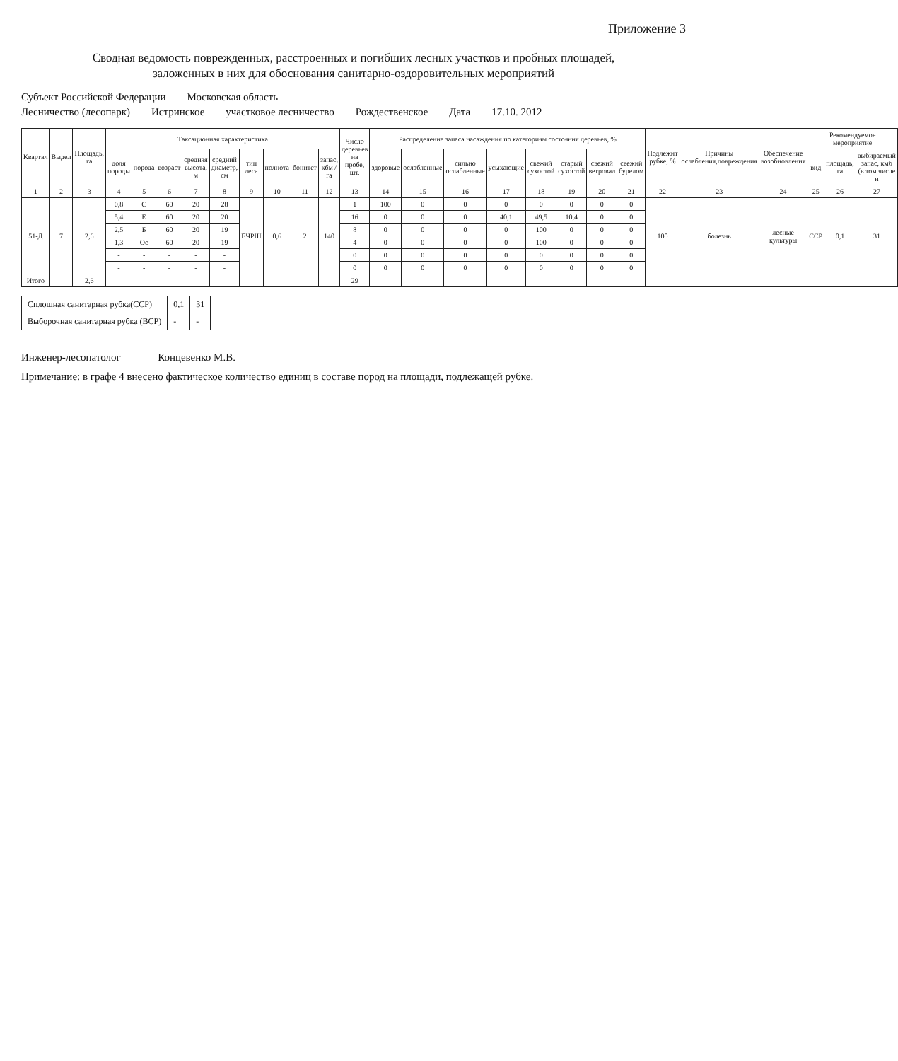Приложение 3
Сводная ведомость поврежденных, расстроенных и погибших лесных участков и пробных площадей,
заложенных в них для обоснования санитарно-оздоровительных мероприятий
Субъект Российской Федерации Московская область
Лесничество (лесопарк) Истринское участковое лесничество Рождественское Дата 17.10. 2012
| Квартал | Выдел | Площадь, га | Таксационная характеристика | | | | | | | | | Число деревьев на пробе, шт. | Распределение запаса насаждения по категориям состояния деревьев, % | | | | | | | | Подлежит рубке, % | Причины ослабления,повреждения | Обеспечение возобновления | Рекомендуемое мероприятие | | |
| --- | --- | --- | --- | --- | --- | --- | --- | --- | --- | --- | --- | --- | --- | --- | --- | --- | --- | --- | --- | --- | --- | --- | --- | --- | --- | --- |
| | | | доля породы | порода | возраст | средняя высота, м | средний диаметр, см | тип леса | полнота | бонитет | запас, кбм /га | | здоровые | ослабленные | сильно ослабленные | усыхающие | свежий сухостой | старый сухостой | свежий ветровал | свежий бурелом | | | | вид | площадь, га | выбираемый запас, кмб (в том числе н |
| 1 | 2 | 3 | 4 | 5 | 6 | 7 | 8 | 9 | 10 | 11 | 12 | 13 | 14 | 15 | 16 | 17 | 18 | 19 | 20 | 21 | 22 | 23 | 24 | 25 | 26 | 27 |
| 51-Д | 7 | 2,6 | 0,8 | С | 60 | 20 | 28 | ЕЧРШ | 0,6 | 2 | 140 | 1 | 100 | 0 | 0 | 0 | 0 | 0 | 0 | 0 | 100 | болезнь | лесные культуры | ССР | 0,1 | 31 |
| | | | 5,4 | Е | 60 | 20 | 20 | | | | | 16 | 0 | 0 | 0 | 40,1 | 49,5 | 10,4 | 0 | 0 | | | | | | |
| | | | 2,5 | Б | 60 | 20 | 19 | | | | | 8 | 0 | 0 | 0 | 0 | 100 | 0 | 0 | 0 | | | | | | |
| | | | 1,3 | Ос | 60 | 20 | 19 | | | | | 4 | 0 | 0 | 0 | 0 | 100 | 0 | 0 | 0 | | | | | | |
| | | | - | - | - | - | - | | | | | 0 | 0 | 0 | 0 | 0 | 0 | 0 | 0 | 0 | | | | | | |
| | | | - | - | - | - | - | | | | | 0 | 0 | 0 | 0 | 0 | 0 | 0 | 0 | 0 | | | | | | |
| Итого | | 2,6 | | | | | | | | | | 29 | | | | | | | | | | | | | | |
| Сплошная санитарная рубка(ССР) | 0,1 | 31 |
| Выборочная санитарная рубка (ВСР) | - | - |
Инженер-лесопатолог Концевенко М.В.
Примечание: в графе 4 внесено фактическое количество единиц в составе пород на площади, подлежащей рубке.